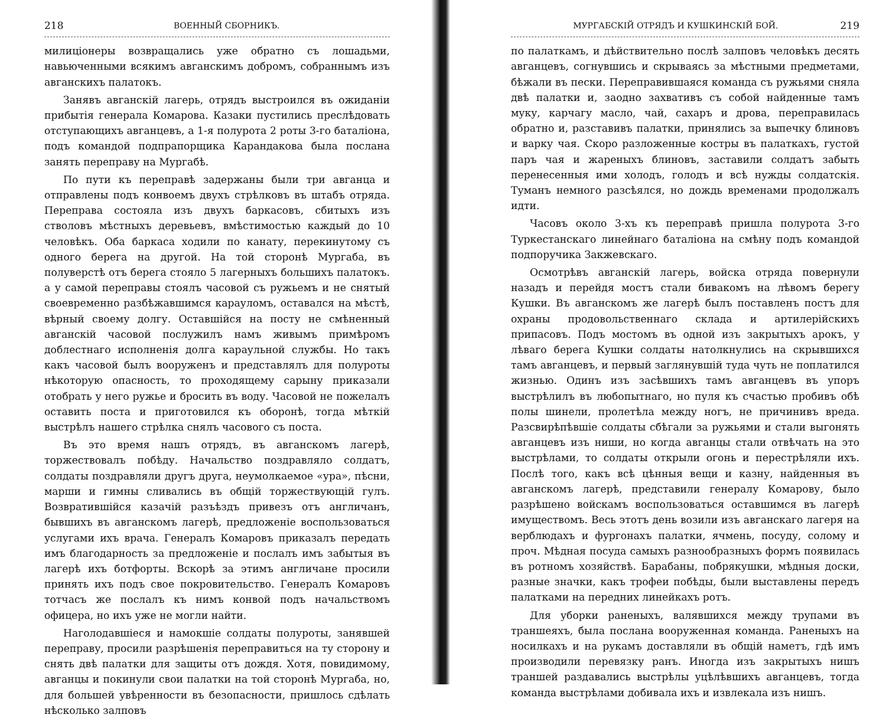218 ВОЕННЫЙ СБОРНИКЪ.
милиціонеры возвращались уже обратно съ лошадьми, навьюченными всякимъ авганскимъ добромъ, собраннымъ изъ авганскихъ палатокъ.
Занявъ авганскій лагерь, отрядъ выстроился въ ожиданіи прибытія генерала Комарова. Казаки пустились преслѣдовать отступающихъ авганцевъ, а 1-я полурота 2 роты 3-го баталіона, подъ командой подпрапорщика Карандакова была послана занять переправу на Мургабѣ.
По пути къ переправѣ задержаны были три авганца и отправлены подъ конвоемъ двухъ стрѣлковъ въ штабъ отряда. Переправа состояла изъ двухъ баркасовъ, сбитыхъ изъ стволовъ мѣстныхъ деревьевъ, вмѣстимостью каждый до 10 человѣкъ. Оба баркаса ходили по канату, перекинутому съ одного берега на другой. На той сторонѣ Мургаба, въ полуверстѣ отъ берега стояло 5 лагерныхъ большихъ палатокъ. а у самой переправы стоялъ часовой съ ружьемъ и не снятый своевременно разбѣжавшимся карауломъ, оставался на мѣстѣ, вѣрный своему долгу. Оставшійся на посту не смѣненный авганскій часовой послужилъ намъ живымъ примѣромъ доблестнаго исполненія долга караульной службы. Но такъ какъ часовой былъ вооруженъ и представлялъ для полуроты нѣкоторую опасность, то проходящему сарыну приказали отобрать у него ружье и бросить въ воду. Часовой не пожелалъ оставить поста и приготовился къ оборонѣ, тогда мѣткій выстрѣлъ нашего стрѣлка снялъ часового съ поста.
Въ это время нашъ отрядъ, въ авганскомъ лагерѣ, торжествовалъ побѣду. Начальство поздравляло солдатъ, солдаты поздравляли другъ друга, неумолкаемое «ура», пѣсни, марши и гимны сливались въ общій торжествующій гулъ. Возвратившійся казачій разъѣздъ привезъ отъ англичанъ, бывшихъ въ авганскомъ лагерѣ, предложеніе воспользоваться услугами ихъ врача. Генералъ Комаровъ приказалъ передать имъ благодарность за предложеніе и послалъ имъ забытыя въ лагерѣ ихъ ботфорты. Вскорѣ за этимъ англичане просили принять ихъ подъ свое покровительство. Генералъ Комаровъ тотчасъ же послалъ къ нимъ конвой подъ начальствомъ офицера, но ихъ уже не могли найти.
Наголодавшіеся и намокшіе солдаты полуроты, занявшей переправу, просили разрѣшенія переправиться на ту сторону и снять двѣ палатки для защиты отъ дождя. Хотя, повидимому, авганцы и покинули свои палатки на той сторонѣ Мургаба, но, для большей увѣренности въ безопасности, пришлось сдѣлать нѣсколько залповъ
МУРГАБСКІЙ ОТРЯДЪ И КУШКИНСКІЙ БОЙ. 219
по палаткамъ, и дѣйствительно послѣ залповъ человѣкъ десять авганцевъ, согнувшись и скрываясь за мѣстными предметами, бѣжали въ пески. Переправившаяся команда съ ружьями сняла двѣ палатки и, заодно захвативъ съ собой найденные тамъ муку, карчагу масло, чай, сахаръ и дрова, переправилась обратно и, разставивъ палатки, принялись за выпечку блиновъ и варку чая. Скоро разложенные костры въ палаткахъ, густой паръ чая и жареныхъ блиновъ, заставили солдатъ забыть перенесенныя ими холодъ, голодъ и всѣ нужды солдатскія. Туманъ немного разсѣялся, но дождь временами продолжалъ идти.
Часовъ около 3-хъ къ переправѣ пришла полурота 3-го Туркестанскаго линейнаго баталіона на смѣну подъ командой подпоручика Закжевскаго.
Осмотрѣвъ авганскій лагерь, войска отряда повернули назадъ и перейдя мостъ стали бивакомъ на лѣвомъ берегу Кушки. Въ авганскомъ же лагерѣ былъ поставленъ постъ для охраны продовольственнаго склада и артилерійскихъ припасовъ. Подъ мостомъ въ одной изъ закрытыхъ арокъ, у лѣваго берега Кушки солдаты натолкнулись на скрывшихся тамъ авганцевъ, и первый заглянувшій туда чуть не поплатился жизнью. Одинъ изъ засѣвшихъ тамъ авганцевъ въ упоръ выстрѣлилъ въ любопытнаго, но пуля къ счастью пробивъ обѣ полы шинели, пролетѣла между ногъ, не причинивъ вреда. Разсвирѣпѣвшіе солдаты сбѣгали за ружьями и стали выгонять авганцевъ изъ ниши, но когда авганцы стали отвѣчать на это выстрѣлами, то солдаты открыли огонь и перестрѣляли ихъ. Послѣ того, какъ всѣ цѣнныя вещи и казну, найденныя въ авганскомъ лагерѣ, представили генералу Комарову, было разрѣшено войскамъ воспользоваться оставшимся въ лагерѣ имуществомъ. Весь этотъ день возили изъ авганскаго лагеря на верблюдахъ и фургонахъ палатки, ячмень, посуду, солому и проч. Мѣдная посуда самыхъ разнообразныхъ формъ появилась въ ротномъ хозяйствѣ. Барабаны, побрякушки, мѣдныя доски, разные значки, какъ трофеи побѣды, были выставлены передъ палатками на передних линейкахъ ротъ.
Для уборки раненыхъ, валявшихся между трупами въ траншеяхъ, была послана вооруженная команда. Раненыхъ на носилкахъ и на рукамъ доставляли въ общій наметъ, гдѣ имъ производили перевязку ранъ. Иногда изъ закрытыхъ нишъ траншей раздавались выстрѣлы уцѣлѣвшихъ авганцевъ, тогда команда выстрѣлами добивала ихъ и извлекала изъ нишъ.